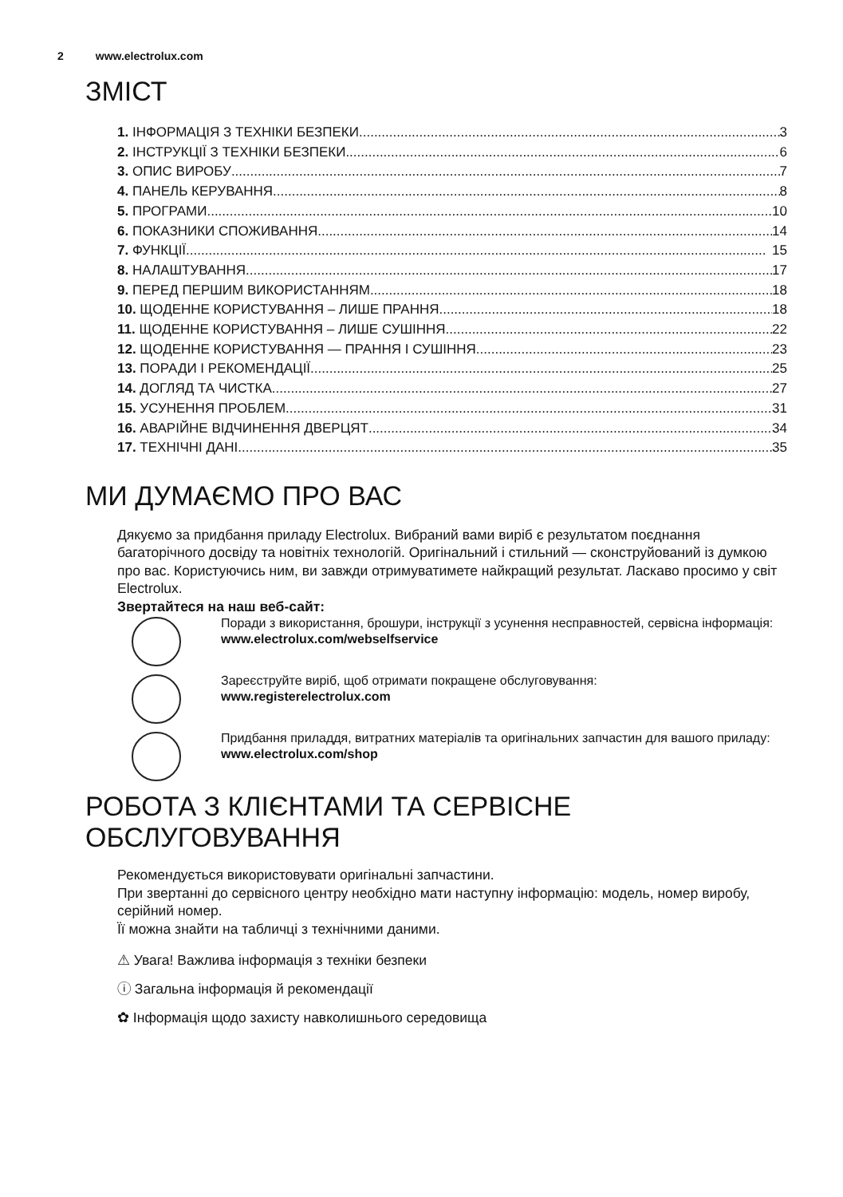2 www.electrolux.com
ЗМІСТ
1. ІНФОРМАЦІЯ З ТЕХНІКИ БЕЗПЕКИ 3
2. ІНСТРУКЦІЇ З ТЕХНІКИ БЕЗПЕКИ 6
3. ОПИС ВИРОБУ 7
4. ПАНЕЛЬ КЕРУВАННЯ 8
5. ПРОГРАМИ 10
6. ПОКАЗНИКИ СПОЖИВАННЯ 14
7. ФУНКЦІЇ 15
8. НАЛАШТУВАННЯ 17
9. ПЕРЕД ПЕРШИМ ВИКОРИСТАННЯМ 18
10. ЩОДЕННЕ КОРИСТУВАННЯ – ЛИШЕ ПРАННЯ 18
11. ЩОДЕННЕ КОРИСТУВАННЯ – ЛИШЕ СУШІННЯ 22
12. ЩОДЕННЕ КОРИСТУВАННЯ — ПРАННЯ І СУШІННЯ 23
13. ПОРАДИ І РЕКОМЕНДАЦІЇ 25
14. ДОГЛЯД ТА ЧИСТКА 27
15. УСУНЕННЯ ПРОБЛЕМ 31
16. АВАРІЙНЕ ВІДЧИНЕННЯ ДВЕРЦЯТ 34
17. ТЕХНІЧНІ ДАНІ 35
МИ ДУМАЄМО ПРО ВАС
Дякуємо за придбання приладу Electrolux. Вибраний вами виріб є результатом поєднання багаторічного досвіду та новітніх технологій. Оригінальний і стильний — сконструйований із думкою про вас. Користуючись ним, ви завжди отримуватимете найкращий результат. Ласкаво просимо у світ Electrolux.
Звертайтеся на наш веб-сайт:
Поради з використання, брошури, інструкції з усунення несправностей, сервісна інформація:
www.electrolux.com/webselfservice
Зареєструйте виріб, щоб отримати покращене обслуговування:
www.registerelectrolux.com
Придбання приладдя, витратних матеріалів та оригінальних запчастин для вашого приладу:
www.electrolux.com/shop
РОБОТА З КЛІЄНТАМИ ТА СЕРВІСНЕ ОБСЛУГОВУВАННЯ
Рекомендується використовувати оригінальні запчастини.
При звертанні до сервісного центру необхідно мати наступну інформацію: модель, номер виробу, серійний номер.
Її можна знайти на табличці з технічними даними.
⚠ Увага! Важлива інформація з техніки безпеки
ⓘ Загальна інформація й рекомендації
✿ Інформація щодо захисту навколишнього середовища